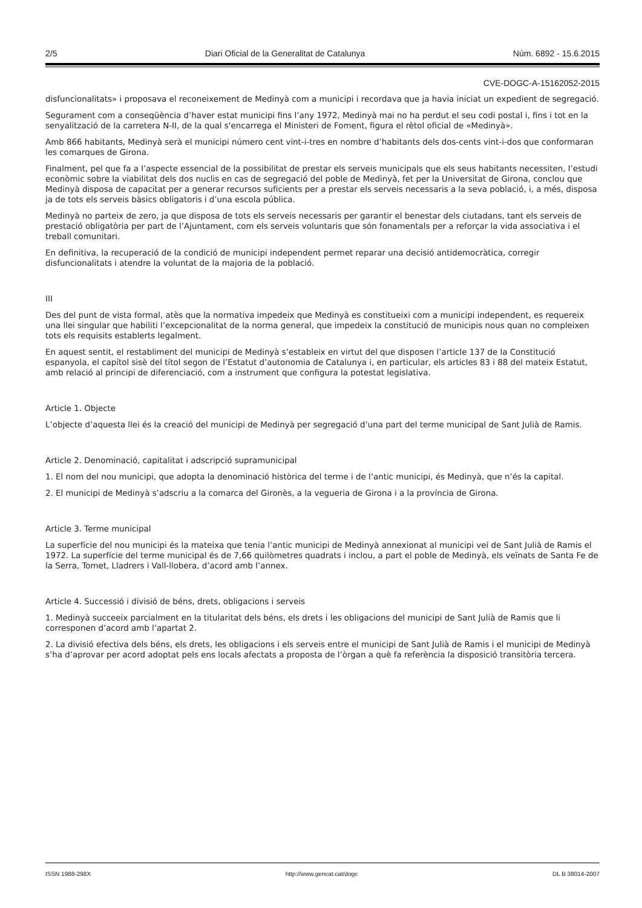2/5 Diari Oficial de la Generalitat de Catalunya Núm. 6892 - 15.6.2015
CVE-DOGC-A-15162052-2015
disfuncionalitats» i proposava el reconeixement de Medinyà com a municipi i recordava que ja havia iniciat un expedient de segregació.
Segurament com a conseqüència d’haver estat municipi fins l’any 1972, Medinyà mai no ha perdut el seu codi postal i, fins i tot en la senyalització de la carretera N-II, de la qual s'encarrega el Ministeri de Foment, figura el rètol oficial de «Medinyà».
Amb 866 habitants, Medinyà serà el municipi número cent vint-i-tres en nombre d’habitants dels dos-cents vint-i-dos que conformaran les comarques de Girona.
Finalment, pel que fa a l’aspecte essencial de la possibilitat de prestar els serveis municipals que els seus habitants necessiten, l’estudi econòmic sobre la viabilitat dels dos nuclis en cas de segregació del poble de Medinyà, fet per la Universitat de Girona, conclou que Medinyà disposa de capacitat per a generar recursos suficients per a prestar els serveis necessaris a la seva població, i, a més, disposa ja de tots els serveis bàsics obligatoris i d’una escola pública.
Medinyà no parteix de zero, ja que disposa de tots els serveis necessaris per garantir el benestar dels ciutadans, tant els serveis de prestació obligatòria per part de l’Ajuntament, com els serveis voluntaris que són fonamentals per a reforçar la vida associativa i el treball comunitari.
En definitiva, la recuperació de la condició de municipi independent permet reparar una decisió antidemocràtica, corregir disfuncionalitats i atendre la voluntat de la majoria de la població.
III
Des del punt de vista formal, atès que la normativa impedeix que Medinyà es constitueixi com a municipi independent, es requereix una llei singular que habiliti l’excepcionalitat de la norma general, que impedeix la constitució de municipis nous quan no compleixen tots els requisits establerts legalment.
En aquest sentit, el restabliment del municipi de Medinyà s’estableix en virtut del que disposen l’article 137 de la Constitució espanyola, el capítol sisè del títol segon de l’Estatut d’autonomia de Catalunya i, en particular, els articles 83 i 88 del mateix Estatut, amb relació al principi de diferenciació, com a instrument que configura la potestat legislativa.
Article 1. Objecte
L’objecte d’aquesta llei és la creació del municipi de Medinyà per segregació d’una part del terme municipal de Sant Julià de Ramis.
Article 2. Denominació, capitalitat i adscripció supramunicipal
1. El nom del nou municipi, que adopta la denominació històrica del terme i de l’antic municipi, és Medinyà, que n’és la capital.
2. El municipi de Medinyà s’adscriu a la comarca del Gironès, a la vegueria de Girona i a la província de Girona.
Article 3. Terme municipal
La superfície del nou municipi és la mateixa que tenia l’antic municipi de Medinyà annexionat al municipi veí de Sant Julià de Ramis el 1972. La superfície del terme municipal és de 7,66 quilòmetres quadrats i inclou, a part el poble de Medinyà, els veïnats de Santa Fe de la Serra, Tomet, Lladrers i Vall-llobera, d’acord amb l’annex.
Article 4. Successió i divisió de béns, drets, obligacions i serveis
1. Medinyà succeeix parcialment en la titularitat dels béns, els drets i les obligacions del municipi de Sant Julià de Ramis que li corresponen d’acord amb l’apartat 2.
2. La divisió efectiva dels béns, els drets, les obligacions i els serveis entre el municipi de Sant Julià de Ramis i el municipi de Medinyà s’ha d’aprovar per acord adoptat pels ens locals afectats a proposta de l’òrgan a què fa referència la disposició transitòria tercera.
ISSN 1988-298X http://www.gencat.cat/dogc DL B 38014-2007